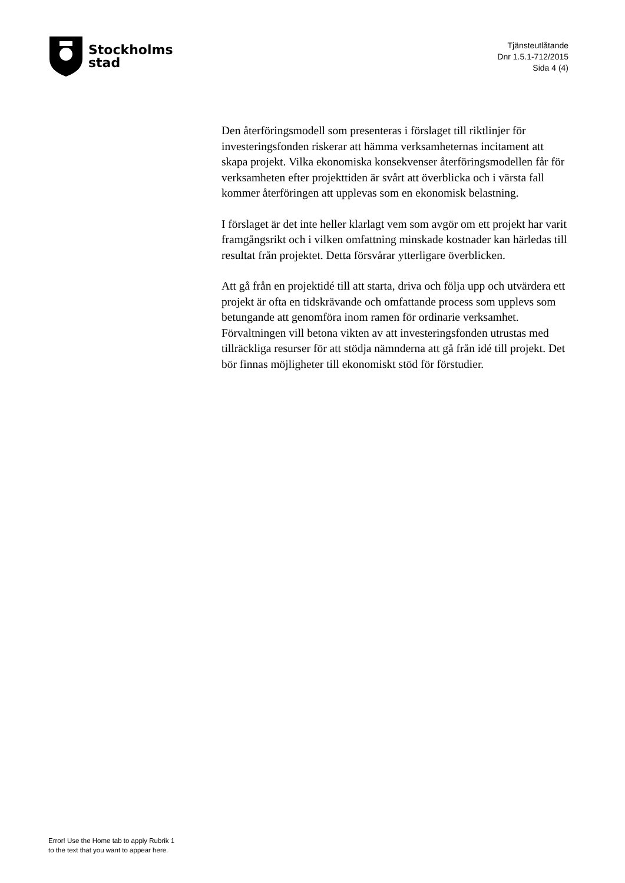Stockholms
stad
Tjänsteutlåtande
Dnr 1.5.1-712/2015
Sida 4 (4)
Den återföringsmodell som presenteras i förslaget till riktlinjer för investeringsfonden riskerar att hämma verksamheternas incitament att skapa projekt. Vilka ekonomiska konsekvenser återföringsmodellen får för verksamheten efter projekttiden är svårt att överblicka och i värsta fall kommer återföringen att upplevas som en ekonomisk belastning.
I förslaget är det inte heller klarlagt vem som avgör om ett projekt har varit framgångsrikt och i vilken omfattning minskade kostnader kan härledas till resultat från projektet. Detta försvårar ytterligare överblicken.
Att gå från en projektidé till att starta, driva och följa upp och utvärdera ett projekt är ofta en tidskrävande och omfattande process som upplevs som betungande att genomföra inom ramen för ordinarie verksamhet. Förvaltningen vill betona vikten av att investeringsfonden utrustas med tillräckliga resurser för att stödja nämnderna att gå från idé till projekt. Det bör finnas möjligheter till ekonomiskt stöd för förstudier.
Error! Use the Home tab to apply Rubrik 1
to the text that you want to appear here.